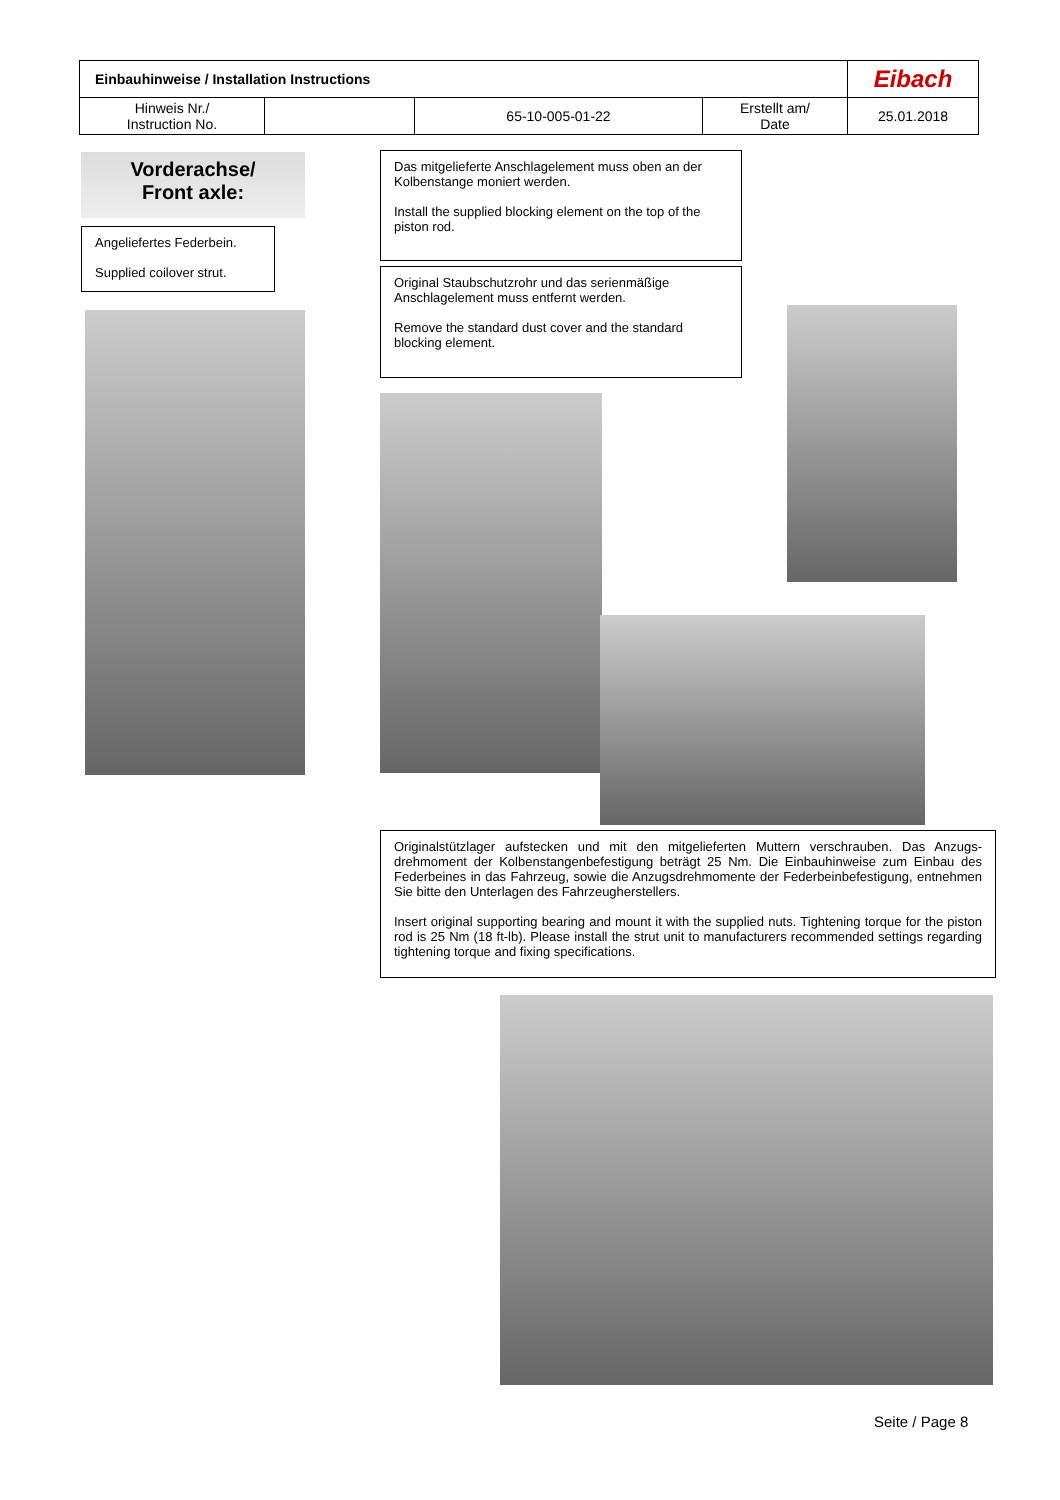| Einbauhinweise / Installation Instructions | | | | Eibach |
| Hinweis Nr./ Instruction No. | | 65-10-005-01-22 | Erstellt am/ Date | 25.01.2018 |
Vorderachse/
Front axle:
Angeliefertes Federbein.
Supplied coilover strut.
Das mitgelieferte Anschlagelement muss oben an der Kolbenstange moniert werden.
Install the supplied blocking element on the top of the piston rod.
Original Staubschutzrohr und das serienmäßige Anschlagelement muss entfernt werden.
Remove the standard dust cover and the standard blocking element.
Originalstützlager aufstecken und mit den mitgelieferten Muttern verschrauben. Das Anzugs­drehmoment der Kolbenstangenbefestigung beträgt 25 Nm. Die Einbauhinweise zum Einbau des Federbeines in das Fahrzeug, sowie die Anzugsdrehmomente der Federbeinbefesti­gung, entnehmen Sie bitte den Unterlagen des Fahrzeugherstellers.
Insert original supporting bearing and mount it with the supplied nuts. Tightening torque for the piston rod is 25 Nm (18 ft-lb). Please install the strut unit to manufacturers recommended settings regarding tightening torque and fixing specifications.
Seite / Page 8